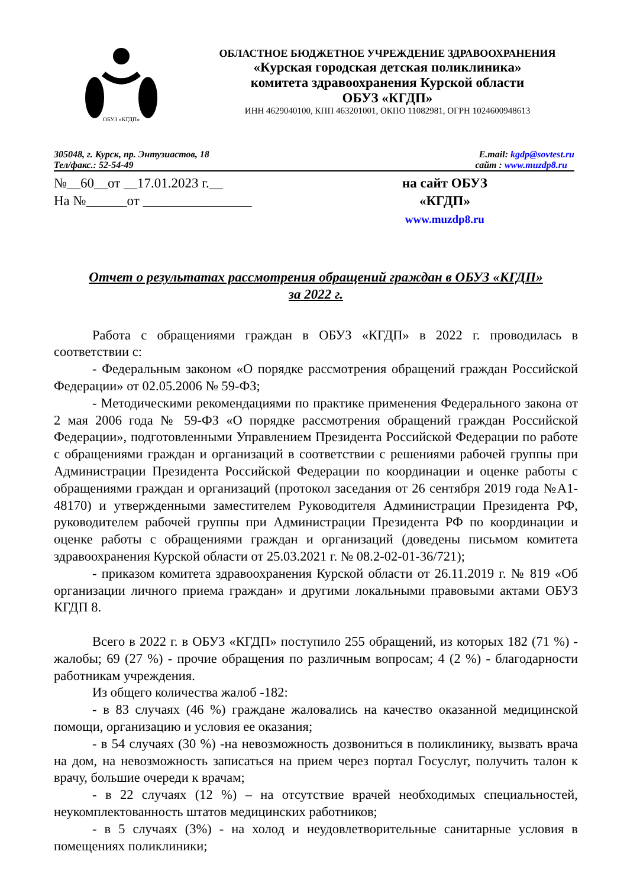ОБУЗ «КГДП»
ОБЛАСТНОЕ БЮДЖЕТНОЕ УЧРЕЖДЕНИЕ ЗДРАВООХРАНЕНИЯ
«Курская городская детская поликлиника»
комитета здравоохранения Курской области
ОБУЗ «КГДП»
ИНН 4629040100, КПП 463201001, ОКПО 11082981, ОГРН 1024600948613
305048, г. Курск, пр. Энтузиастов, 18 E.mail: kgdp@sovtest.ru
Тел/факс.: 52-54-49 сайт : www.muzdp8.ru
№__60__от __17.01.2023 г.__
На №______от ________________
на сайт ОБУЗ
«КГДП»
www.muzdp8.ru
Отчет о результатах рассмотрения обращений граждан в ОБУЗ «КГДП»
за 2022 г.
Работа с обращениями граждан в ОБУЗ «КГДП» в 2022 г. проводилась в соответствии с:
- Федеральным законом «О порядке рассмотрения обращений граждан Российской Федерации» от 02.05.2006 № 59-ФЗ;
- Методическими рекомендациями по практике применения Федерального закона от 2 мая 2006 года № 59-ФЗ «О порядке рассмотрения обращений граждан Российской Федерации», подготовленными Управлением Президента Российской Федерации по работе с обращениями граждан и организаций в соответствии с решениями рабочей группы при Администрации Президента Российской Федерации по координации и оценке работы с обращениями граждан и организаций (протокол заседания от 26 сентября 2019 года №А1-48170) и утвержденными заместителем Руководителя Администрации Президента РФ, руководителем рабочей группы при Администрации Президента РФ по координации и оценке работы с обращениями граждан и организаций (доведены письмом комитета здравоохранения Курской области от 25.03.2021 г. № 08.2-02-01-36/721);
- приказом комитета здравоохранения Курской области от 26.11.2019 г. № 819 «Об организации личного приема граждан» и другими локальными правовыми актами ОБУЗ КГДП 8.
Всего в 2022 г. в ОБУЗ «КГДП» поступило 255 обращений, из которых 182 (71 %) - жалобы; 69 (27 %) - прочие обращения по различным вопросам; 4 (2 %) - благодарности работникам учреждения.
Из общего количества жалоб -182:
- в 83 случаях (46 %) граждане жаловались на качество оказанной медицинской помощи, организацию и условия ее оказания;
- в 54 случаях (30 %) -на невозможность дозвониться в поликлинику, вызвать врача на дом, на невозможность записаться на прием через портал Госуслуг, получить талон к врачу, большие очереди к врачам;
- в 22 случаях (12 %) – на отсутствие врачей необходимых специальностей, неукомплектованность штатов медицинских работников;
- в 5 случаях (3%) - на холод и неудовлетворительные санитарные условия в помещениях поликлиники;